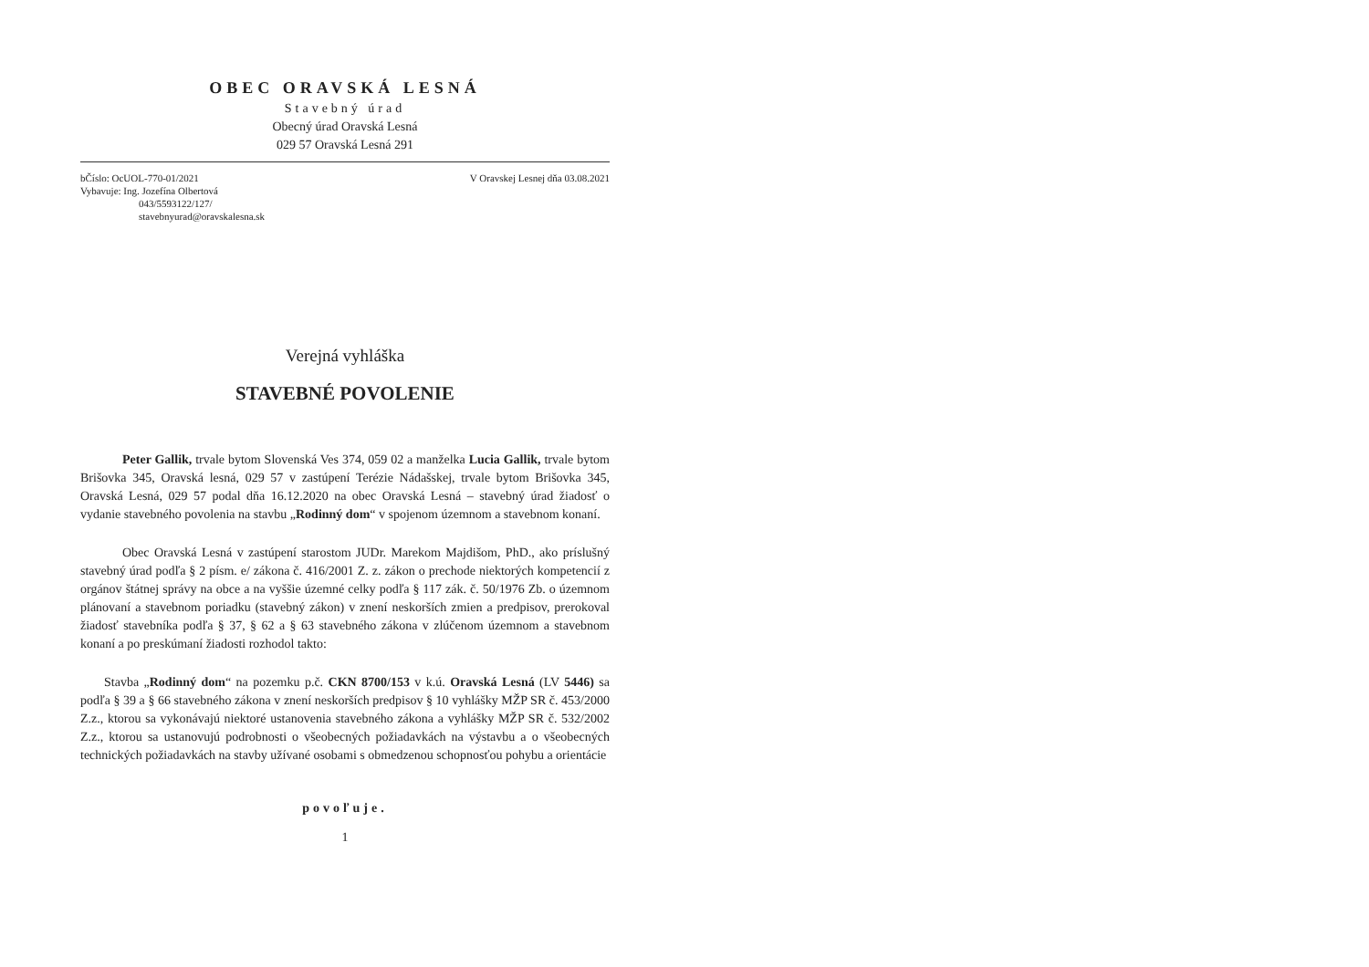OBEC ORAVSKÁ LESNÁ
Stavebný úrad
Obecný úrad Oravská Lesná
029 57 Oravská Lesná 291
bČíslo: OcUOL-770-01/2021
Vybavuje: Ing. Jozefína Olbertová
043/5593122/127/
stavebnyurad@oravskalesna.sk
V Oravskej Lesnej dňa 03.08.2021
Verejná vyhláška
STAVEBNÉ POVOLENIE
Peter Gallik, trvale bytom Slovenská Ves 374, 059 02 a manželka Lucia Gallik, trvale bytom Brišovka 345, Oravská lesná, 029 57 v zastúpení Terézie Nádašskej, trvale bytom Brišovka 345, Oravská Lesná, 029 57 podal dňa 16.12.2020 na obec Oravská Lesná – stavebný úrad žiadosť o vydanie stavebného povolenia na stavbu „Rodinný dom“ v spojenom územnom a stavebnom konaní.
Obec Oravská Lesná v zastúpení starostom JUDr. Marekom Majdišom, PhD., ako príslušný stavebný úrad podľa § 2 písm. e/ zákona č. 416/2001 Z. z. zákon o prechode niektorých kompetencií z orgánov štátnej správy na obce a na vyššie územné celky podľa § 117 zák. č. 50/1976 Zb. o územnom plánovaní a stavebnom poriadku (stavebný zákon) v znení neskorších zmien a predpisov, prerokoval žiadosť stavebníka podľa § 37, § 62 a § 63 stavebného zákona v zlúčenom územnom a stavebnom konaní a po preskúmaní žiadosti rozhodol takto:
Stavba „Rodinný dom“ na pozemku p.č. CKN 8700/153 v k.ú. Oravská Lesná (LV 5446) sa podľa § 39 a § 66 stavebného zákona v znení neskorších predpisov § 10 vyhlášky MŽP SR č. 453/2000 Z.z., ktorou sa vykonávajú niektoré ustanovenia stavebného zákona a vyhlášky MŽP SR č. 532/2002 Z.z., ktorou sa ustanovujú podrobnosti o všeobecných požiadavkách na výstavbu a o všeobecných technických požiadavkách na stavby užívané osobami s obmedzenou schopnosťou pohybu a orientácie
povoľuje.
1